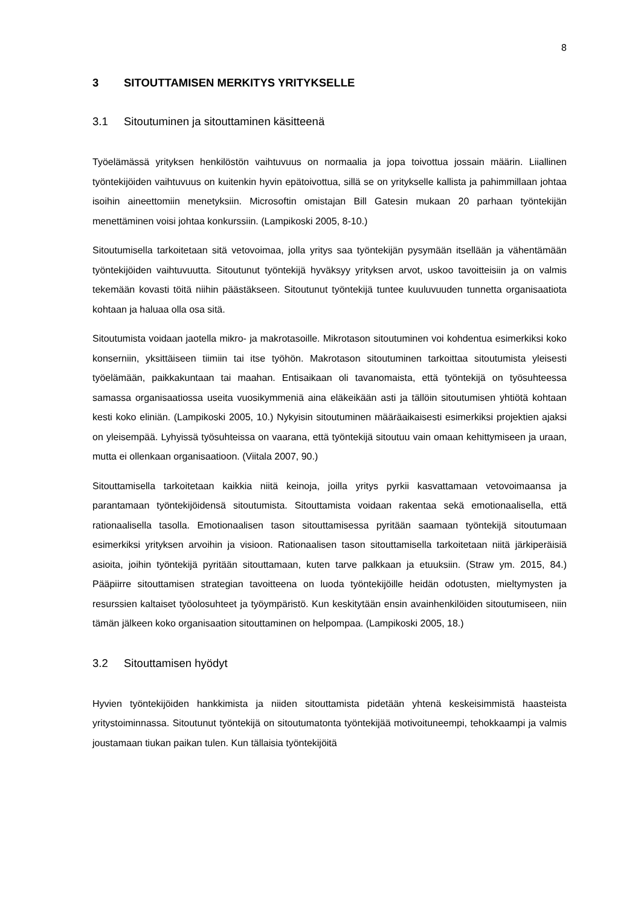8
3 SITOUTTAMISEN MERKITYS YRITYKSELLE
3.1 Sitoutuminen ja sitouttaminen käsitteenä
Työelämässä yrityksen henkilöstön vaihtuvuus on normaalia ja jopa toivottua jossain määrin. Liiallinen työntekijöiden vaihtuvuus on kuitenkin hyvin epätoivottua, sillä se on yritykselle kallista ja pahimmillaan johtaa isoihin aineettomiin menetyksiin. Microsoftin omistajan Bill Gatesin mukaan 20 parhaan työntekijän menettäminen voisi johtaa konkurssiin. (Lampikoski 2005, 8-10.)
Sitoutumisella tarkoitetaan sitä vetovoimaa, jolla yritys saa työntekijän pysymään itsellään ja vähentämään työntekijöiden vaihtuvuutta. Sitoutunut työntekijä hyväksyy yrityksen arvot, uskoo tavoitteisiin ja on valmis tekemään kovasti töitä niihin päästäkseen. Sitoutunut työntekijä tuntee kuuluvuuden tunnetta organisaatiota kohtaan ja haluaa olla osa sitä.
Sitoutumista voidaan jaotella mikro- ja makrotasoille. Mikrotason sitoutuminen voi kohdentua esimerkiksi koko konserniin, yksittäiseen tiimiin tai itse työhön. Makrotason sitoutuminen tarkoittaa sitoutumista yleisesti työelämään, paikkakuntaan tai maahan. Entisaikaan oli tavanomaista, että työntekijä on työsuhteessa samassa organisaatiossa useita vuosikymmeniä aina eläkeikään asti ja tällöin sitoutumisen yhtiötä kohtaan kesti koko eliniän. (Lampikoski 2005, 10.) Nykyisin sitoutuminen määräaikaisesti esimerkiksi projektien ajaksi on yleisempää. Lyhyissä työsuhteissa on vaarana, että työntekijä sitoutuu vain omaan kehittymiseen ja uraan, mutta ei ollenkaan organisaatioon. (Viitala 2007, 90.)
Sitouttamisella tarkoitetaan kaikkia niitä keinoja, joilla yritys pyrkii kasvattamaan vetovoimaansa ja parantamaan työntekijöidensä sitoutumista. Sitouttamista voidaan rakentaa sekä emotionaalisella, että rationaalisella tasolla. Emotionaalisen tason sitouttamisessa pyritään saamaan työntekijä sitoutumaan esimerkiksi yrityksen arvoihin ja visioon. Rationaalisen tason sitouttamisella tarkoitetaan niitä järkiperäisiä asioita, joihin työntekijä pyritään sitouttamaan, kuten tarve palkkaan ja etuuksiin. (Straw ym. 2015, 84.) Pääpiirre sitouttamisen strategian tavoitteena on luoda työntekijöille heidän odotusten, mieltymysten ja resurssien kaltaiset työolosuhteet ja työympäristö. Kun keskitytään ensin avainhenkilöiden sitoutumiseen, niin tämän jälkeen koko organisaation sitouttaminen on helpompaa. (Lampikoski 2005, 18.)
3.2 Sitouttamisen hyödyt
Hyvien työntekijöiden hankkimista ja niiden sitouttamista pidetään yhtenä keskeisimmistä haasteista yritystoiminnassa. Sitoutunut työntekijä on sitoutumatonta työntekijää motivoituneempi, tehokkaampi ja valmis joustamaan tiukan paikan tulen. Kun tällaisia työntekijöitä